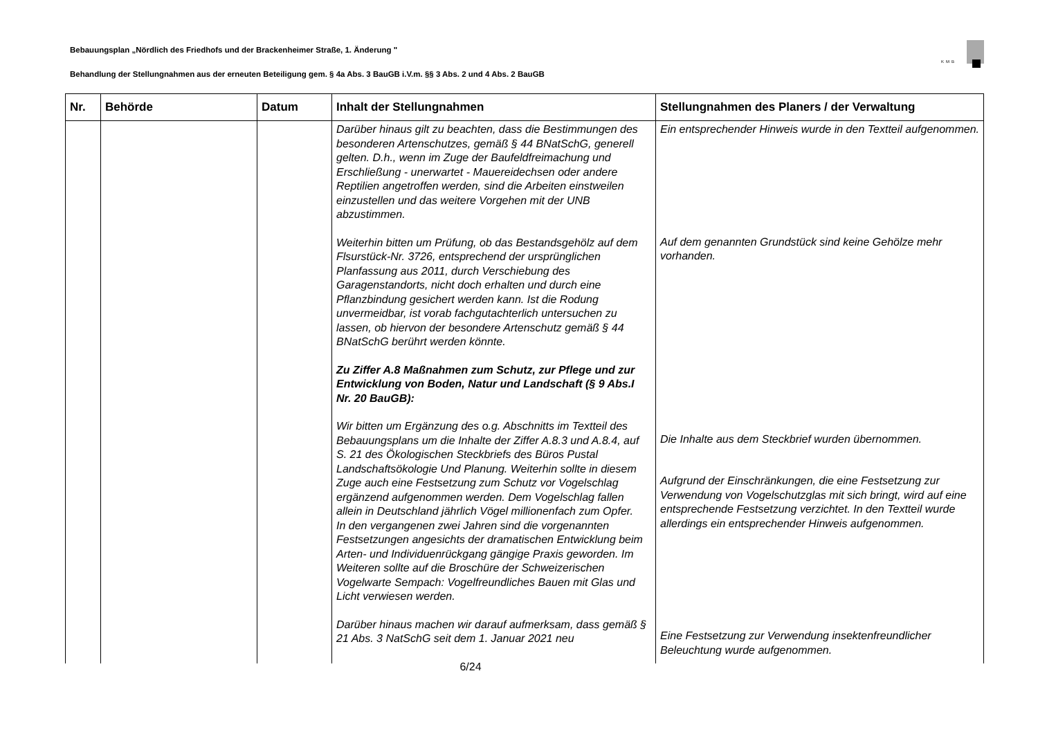Bebauungsplan „Nördlich des Friedhofs und der Brackenheimer Straße, 1. Änderung "
Behandlung der Stellungnahmen aus der erneuten Beteiligung gem. § 4a Abs. 3 BauGB i.V.m. §§ 3 Abs. 2 und 4 Abs. 2 BauGB
KMB
| Nr. | Behörde | Datum | Inhalt der Stellungnahmen | Stellungnahmen des Planers / der Verwaltung |
| --- | --- | --- | --- | --- |
| | | | Darüber hinaus gilt zu beachten, dass die Bestimmungen des besonderen Artenschutzes, gemäß § 44 BNatSchG, generell gelten. D.h., wenn im Zuge der Baufeldfreimachung und Erschließung - unerwartet - Mauereidechsen oder andere Reptilien angetroffen werden, sind die Arbeiten einstweilen einzustellen und das weitere Vorgehen mit der UNB abzustimmen. Weiterhin bitten um Prüfung, ob das Bestandsgehölz auf dem Flsurstück-Nr. 3726, entsprechend der ursprünglichen Planfassung aus 2011, durch Verschiebung des Garagenstandorts, nicht doch erhalten und durch eine Pflanzbindung gesichert werden kann. Ist die Rodung unvermeidbar, ist vorab fachgutachterlich untersuchen zu lassen, ob hiervon der besondere Artenschutz gemäß § 44 BNatSchG berührt werden könnte. Zu Ziffer A.8 Maßnahmen zum Schutz, zur Pflege und zur Entwicklung von Boden, Natur und Landschaft (§ 9 Abs.I Nr. 20 BauGB): Wir bitten um Ergänzung des o.g. Abschnitts im Textteil des Bebauungsplans um die Inhalte der Ziffer A.8.3 und A.8.4, auf S. 21 des Ökologischen Steckbriefs des Büros Pustal Landschaftsökologie Und Planung. Weiterhin sollte in diesem Zuge auch eine Festsetzung zum Schutz vor Vogelschlag ergänzend aufgenommen werden. Dem Vogelschlag fallen allein in Deutschland jährlich Vögel millionenfach zum Opfer. In den vergangenen zwei Jahren sind die vorgenannten Festsetzungen angesichts der dramatischen Entwicklung beim Arten- und Individuenrückgang gängige Praxis geworden. Im Weiteren sollte auf die Broschüre der Schweizerischen Vogelwarte Sempach: Vogelfreundliches Bauen mit Glas und Licht verwiesen werden. Darüber hinaus machen wir darauf aufmerksam, dass gemäß § 21 Abs. 3 NatSchG seit dem 1. Januar 2021 neu | Ein entsprechender Hinweis wurde in den Textteil aufgenommen. Auf dem genannten Grundstück sind keine Gehölze mehr vorhanden. Die Inhalte aus dem Steckbrief wurden übernommen. Aufgrund der Einschränkungen, die eine Festsetzung zur Verwendung von Vogelschutzglas mit sich bringt, wird auf eine entsprechende Festsetzung verzichtet. In den Textteil wurde allerdings ein entsprechender Hinweis aufgenommen. Eine Festsetzung zur Verwendung insektenfreundlicher Beleuchtung wurde aufgenommen. |
6/24